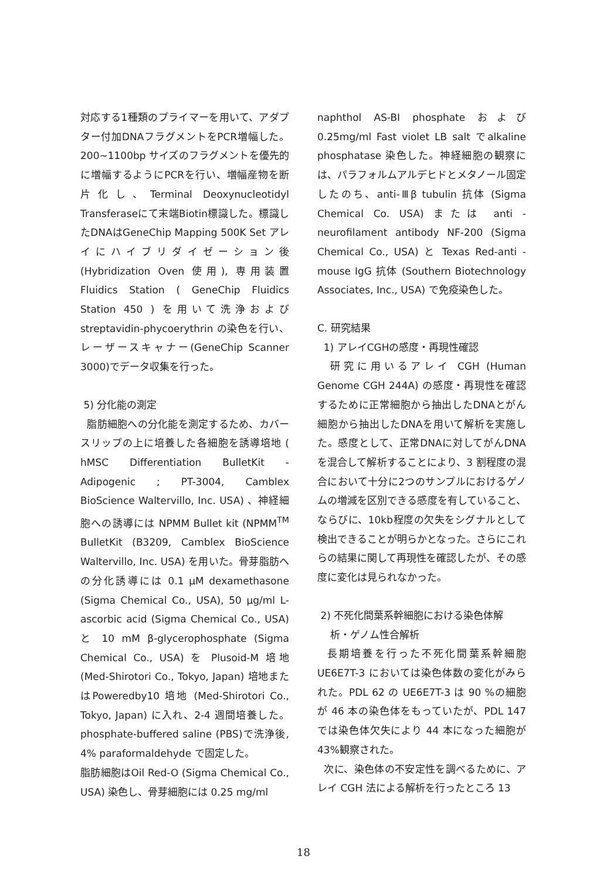対応する1種類のプライマーを用いて、アダプター付加DNAフラグメントをPCR増幅した。200~1100bp サイズのフラグメントを優先的に増幅するようにPCRを行い、増幅産物を断片化し、Terminal Deoxynucleotidyl Transferaseにて末端Biotin標識した。標識したDNAはGeneChip Mapping 500K Set アレイにハイブリダイゼーション後(Hybridization Oven 使用), 専用装置 Fluidics Station ( GeneChip Fluidics Station 450 ) を用いて洗浄および streptavidin-phycoerythrin の染色を行い、レーザースキャナー(GeneChip Scanner 3000)でデータ収集を行った。
5) 分化能の測定
脂肪細胞への分化能を測定するため、カバースリップの上に培養した各細胞を誘導培地 ( hMSC Differentiation BulletKit -Adipogenic ; PT-3004, Camblex BioScience Waltervillo, Inc. USA) 、神経細胞への誘導には NPMM Bullet kit (NPMM<sup>TM</sup> BulletKit (B3209, Camblex BioScience Waltervillo, Inc. USA) を用いた。骨芽脂肪への分化誘導には 0.1 μM dexamethasone (Sigma Chemical Co., USA), 50 μg/ml L-ascorbic acid (Sigma Chemical Co., USA) と 10 mM β-glycerophosphate (Sigma Chemical Co., USA) を Plusoid-M 培地 (Med-Shirotori Co., Tokyo, Japan) 培地またはPoweredby10 培地 (Med-Shirotori Co., Tokyo, Japan) に入れ、2-4 週間培養した。phosphate-buffered saline (PBS)で洗浄後, 4% paraformaldehyde で固定した。
脂肪細胞はOil Red-O (Sigma Chemical Co., USA) 染色し、骨芽細胞には 0.25 mg/ml
naphthol AS-BI phosphate および0.25mg/ml Fast violet LB salt でalkaline phosphatase 染色した。神経細胞の観察には、パラフォルムアルデヒドとメタノール固定したのち、anti-Ⅲβ tubulin 抗体 (Sigma Chemical Co. USA) または anti -neurofilament antibody NF-200 (Sigma Chemical Co., USA) と Texas Red-anti -mouse IgG 抗体 (Southern Biotechnology Associates, Inc., USA) で免疫染色した。
C. 研究結果
1) アレイCGHの感度・再現性確認
研究に用いるアレイ CGH (Human Genome CGH 244A) の感度・再現性を確認するために正常細胞から抽出したDNAとがん細胞から抽出したDNAを用いて解析を実施した。感度として、正常DNAに対してがんDNAを混合して解析することにより、3 割程度の混合において十分に2つのサンプルにおけるゲノムの増減を区別できる感度を有していること、ならびに、10kb程度の欠失をシグナルとして検出できることが明らかとなった。さらにこれらの結果に関して再現性を確認したが、その感度に変化は見られなかった。
2) 不死化間葉系幹細胞における染色体解
析・ゲノム性合解析
長期培養を行った不死化間葉系幹細胞 UE6E7T-3 においては染色体数の変化がみられた。PDL 62 の UE6E7T-3 は 90 %の細胞が 46 本の染色体をもっていたが、PDL 147 では染色体欠失により 44 本になった細胞が 43%観察された。
次に、染色体の不安定性を調べるために、アレイ CGH 法による解析を行ったところ 13
18